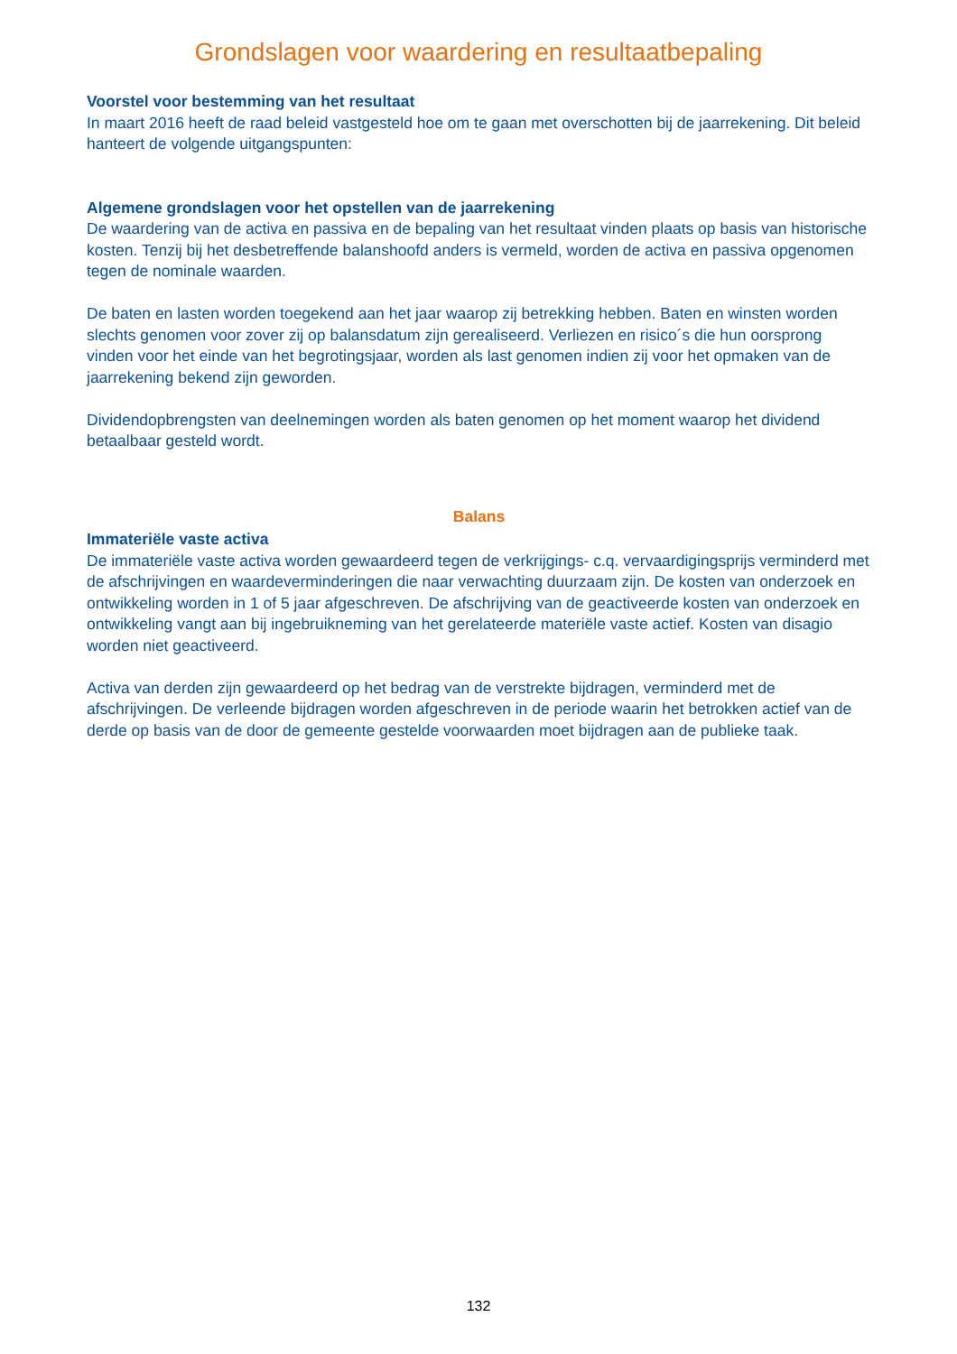Grondslagen voor waardering en resultaatbepaling
Voorstel voor bestemming van het resultaat
In maart 2016 heeft de raad beleid vastgesteld hoe om te gaan met overschotten bij de jaarrekening. Dit beleid hanteert de volgende uitgangspunten:
Algemene grondslagen voor het opstellen van de jaarrekening
De waardering van de activa en passiva en de bepaling van het resultaat vinden plaats op basis van historische kosten. Tenzij bij het desbetreffende balanshoofd anders is vermeld, worden de activa en passiva opgenomen tegen de nominale waarden.
De baten en lasten worden toegekend aan het jaar waarop zij betrekking hebben. Baten en winsten worden slechts genomen voor zover zij op balansdatum zijn gerealiseerd. Verliezen en risico´s die hun oorsprong vinden voor het einde van het begrotingsjaar, worden als last genomen indien zij voor het opmaken van de jaarrekening bekend zijn geworden.
Dividendopbrengsten van deelnemingen worden als baten genomen op het moment waarop het dividend betaalbaar gesteld wordt.
Balans
Immateriële vaste activa
De immateriële vaste activa worden gewaardeerd tegen de verkrijgings- c.q. vervaardigingsprijs verminderd met de afschrijvingen en waardeverminderingen die naar verwachting duurzaam zijn. De kosten van onderzoek en ontwikkeling worden in 1 of 5 jaar afgeschreven. De afschrijving van de geactiveerde kosten van onderzoek en ontwikkeling vangt aan bij ingebruikneming van het gerelateerde materiële vaste actief. Kosten van disagio worden niet geactiveerd.
Activa van derden zijn gewaardeerd op het bedrag van de verstrekte bijdragen, verminderd met de afschrijvingen. De verleende bijdragen worden afgeschreven in de periode waarin het betrokken actief van de derde op basis van de door de gemeente gestelde voorwaarden moet bijdragen aan de publieke taak.
132